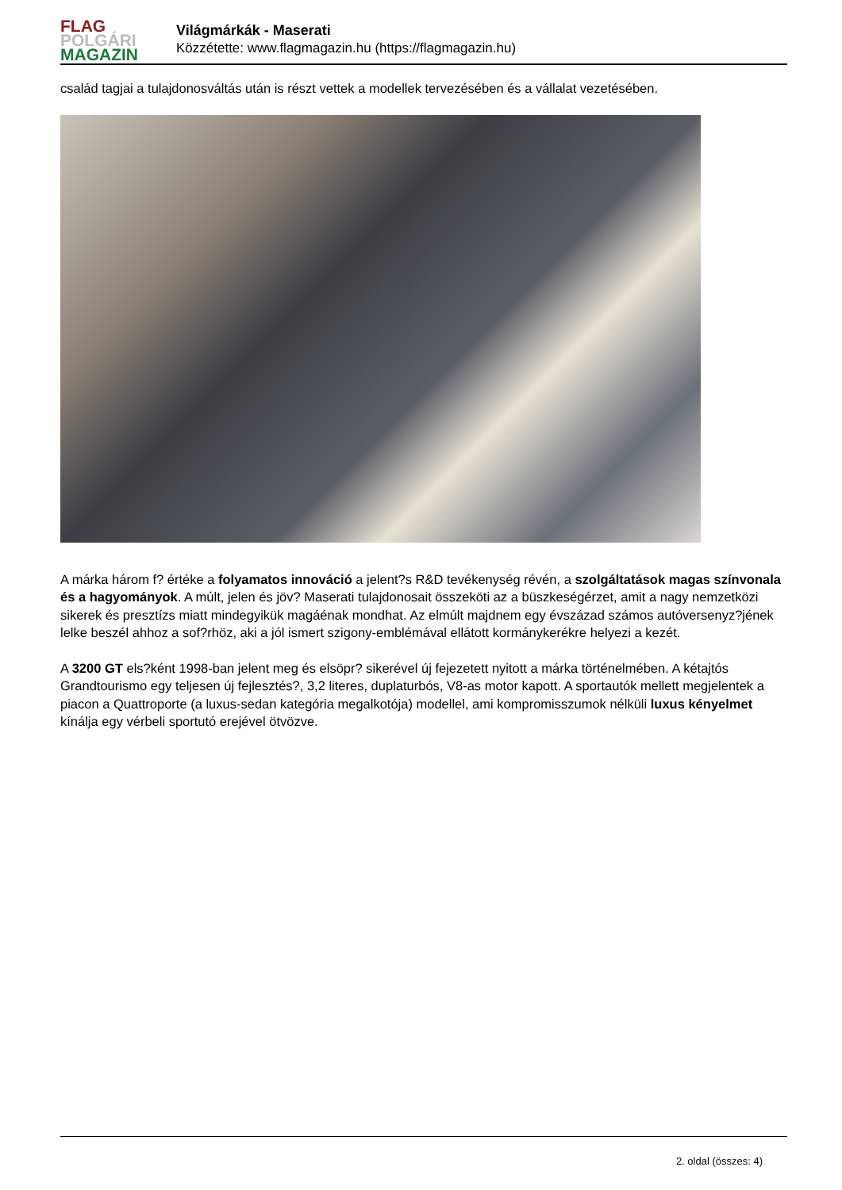FLAG
POLGÁRI
MAGAZIN
Világmárkák - Maserati
Közzétette: www.flagmagazin.hu (https://flagmagazin.hu)
család tagjai a tulajdonosváltás után is részt vettek a modellek tervezésében és a vállalat vezetésében.
A márka három f? értéke a folyamatos innováció a jelent?s R&D tevékenység révén, a szolgáltatások magas színvonala és a hagyományok. A múlt, jelen és jöv? Maserati tulajdonosait összeköti az a büszkeségérzet, amit a nagy nemzetközi sikerek és presztízs miatt mindegyikük magáénak mondhat. Az elmúlt majdnem egy évszázad számos autóversenyz?jének lelke beszél ahhoz a sof?rhöz, aki a jól ismert szigony-emblémával ellátott kormánykerékre helyezi a kezét.
A 3200 GT els?ként 1998-ban jelent meg és elsöpr? sikerével új fejezetett nyitott a márka történelmében. A kétajtós Grandtourismo egy teljesen új fejlesztés?, 3,2 literes, duplaturbós, V8-as motor kapott. A sportautók mellett megjelentek a piacon a Quattroporte (a luxus-sedan kategória megalkotója) modellel, ami kompromisszumok nélküli luxus kényelmet kínálja egy vérbeli sportutó erejével ötvözve.
2. oldal (összes: 4)